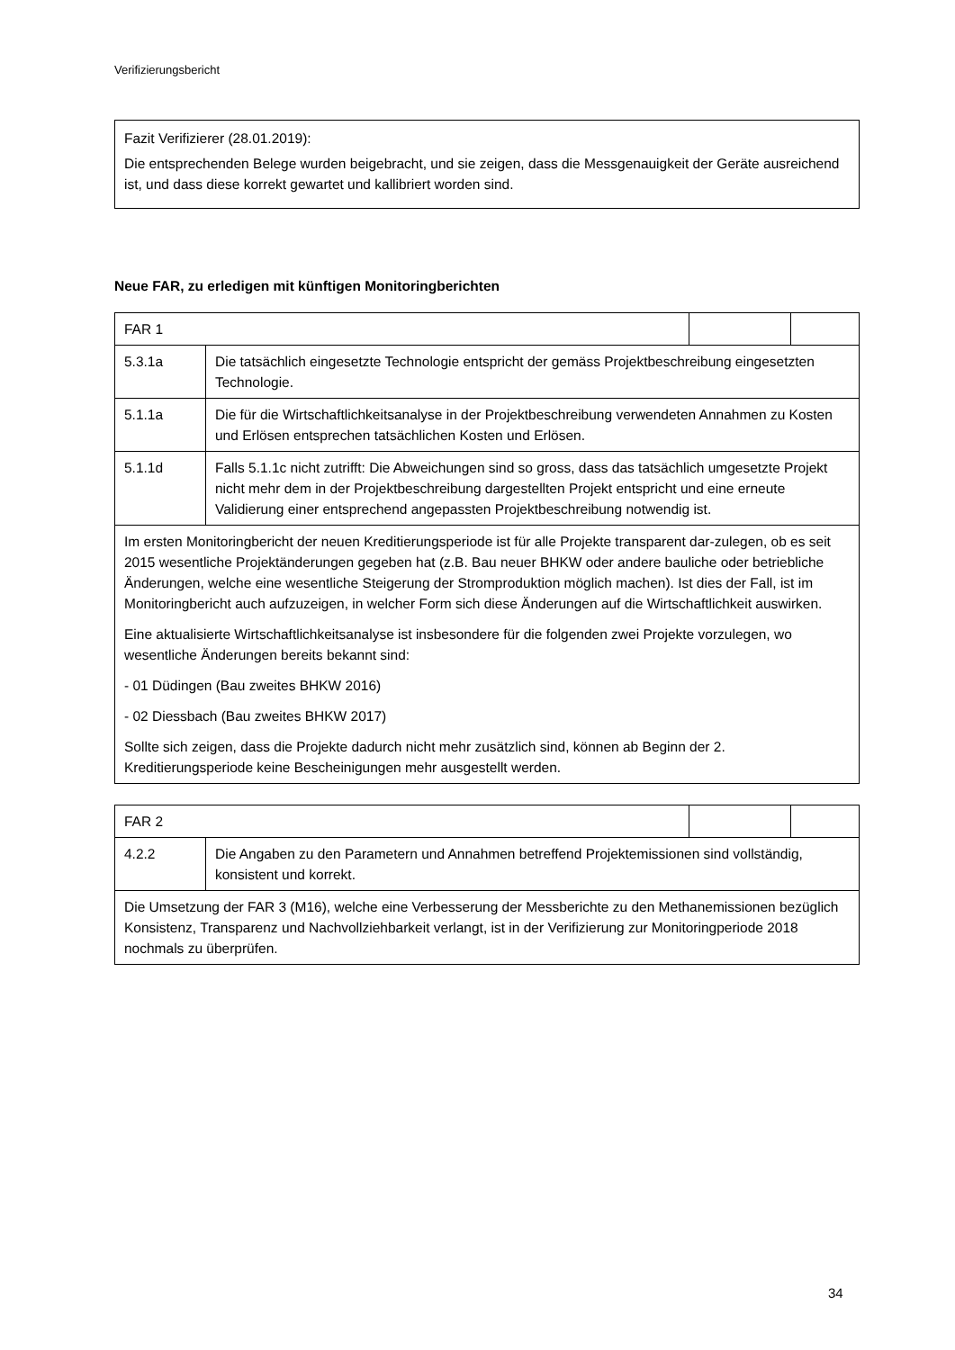Verifizierungsbericht
Fazit Verifizierer (28.01.2019):
Die entsprechenden Belege wurden beigebracht, und sie zeigen, dass die Messgenauigkeit der Geräte ausreichend ist, und dass diese korrekt gewartet und kallibriert worden sind.
Neue FAR, zu erledigen mit künftigen Monitoringberichten
| FAR 1 | | | |
| 5.3.1a | Die tatsächlich eingesetzte Technologie entspricht der gemäss Projektbeschreibung eingesetzten Technologie. | | |
| 5.1.1a | Die für die Wirtschaftlichkeitsanalyse in der Projektbeschreibung verwendeten Annahmen zu Kosten und Erlösen entsprechen tatsächlichen Kosten und Erlösen. | | |
| 5.1.1d | Falls 5.1.1c nicht zutrifft: Die Abweichungen sind so gross, dass das tatsächlich umgesetzte Projekt nicht mehr dem in der Projektbeschreibung dargestellten Projekt entspricht und eine erneute Validierung einer entsprechend angepassten Projektbeschreibung notwendig ist. | | |
| Im ersten Monitoringbericht der neuen Kreditierungsperiode ist für alle Projekte transparent dar-zulegen, ob es seit 2015 wesentliche Projektänderungen gegeben hat (z.B. Bau neuer BHKW oder andere bauliche oder betriebliche Änderungen, welche eine wesentliche Steigerung der Stromproduktion möglich machen). Ist dies der Fall, ist im Monitoringbericht auch aufzuzeigen, in welcher Form sich diese Änderungen auf die Wirtschaftlichkeit auswirken. Eine aktualisierte Wirtschaftlichkeitsanalyse ist insbesondere für die folgenden zwei Projekte vorzulegen, wo wesentliche Änderungen bereits bekannt sind: - 01 Düdingen (Bau zweites BHKW 2016) - 02 Diessbach (Bau zweites BHKW 2017) Sollte sich zeigen, dass die Projekte dadurch nicht mehr zusätzlich sind, können ab Beginn der 2. Kreditierungsperiode keine Bescheinigungen mehr ausgestellt werden. | | | |
| FAR 2 | | | |
| 4.2.2 | Die Angaben zu den Parametern und Annahmen betreffend Projektemissionen sind vollständig, konsistent und korrekt. | | |
| Die Umsetzung der FAR 3 (M16), welche eine Verbesserung der Messberichte zu den Methanemissionen bezüglich Konsistenz, Transparenz und Nachvollziehbarkeit verlangt, ist in der Verifizierung zur Monitoringperiode 2018 nochmals zu überprüfen. | | | |
34